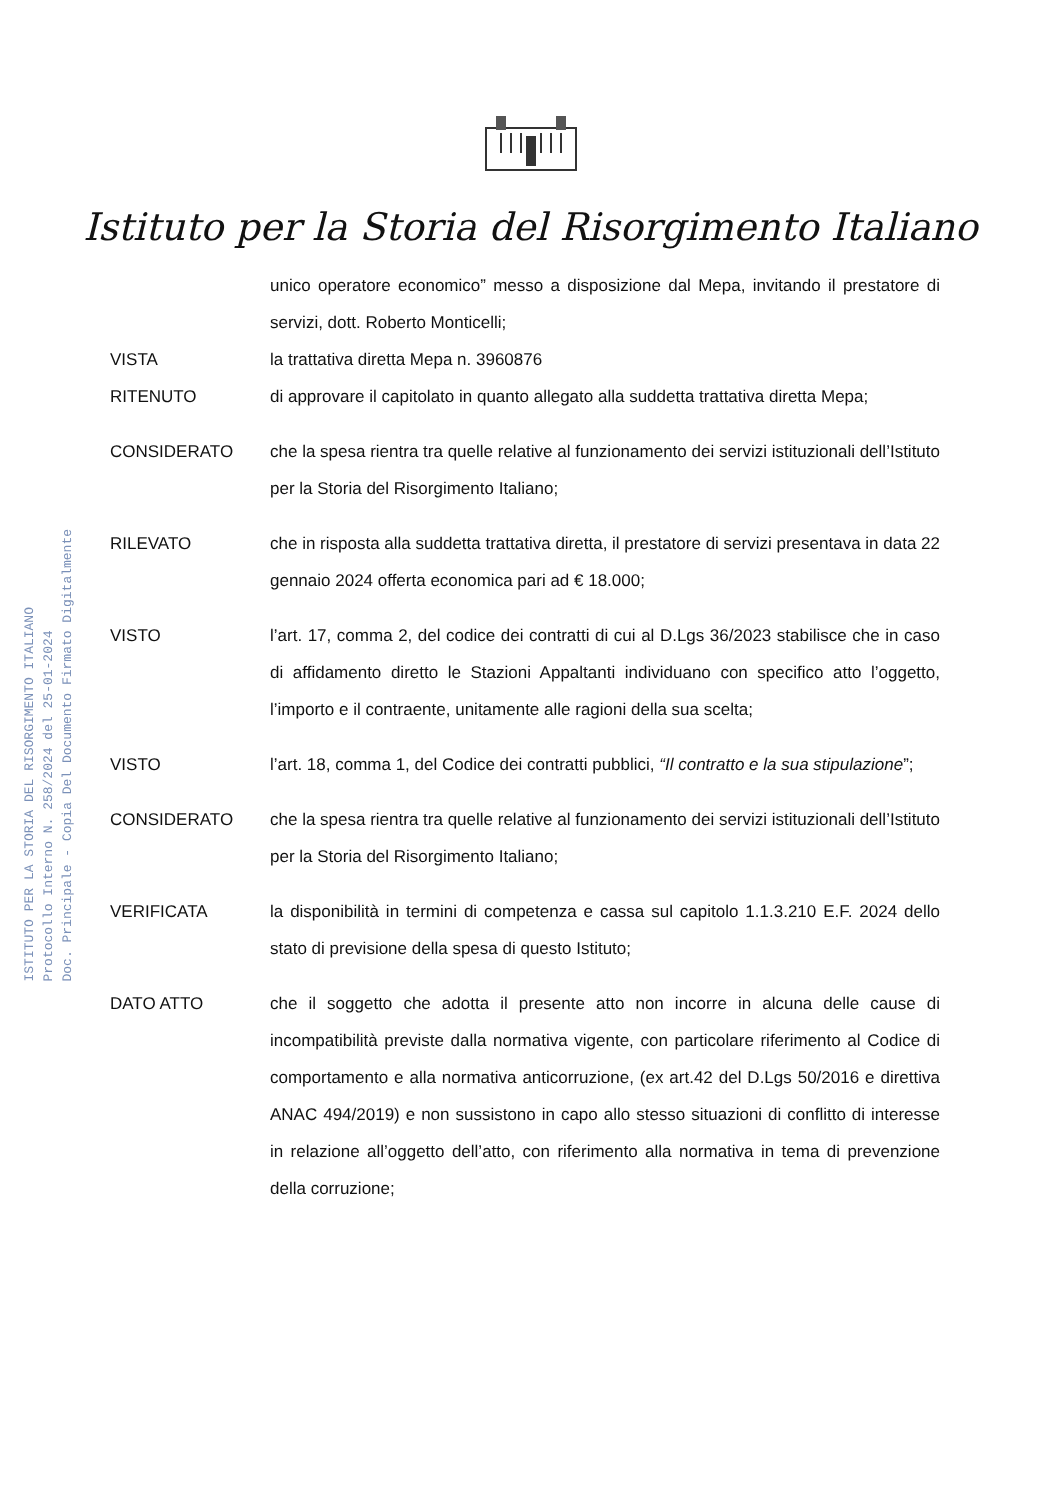ISTITUTO PER LA STORIA DEL RISORGIMENTO ITALIANO
Protocollo Interno N. 258/2024 del 25-01-2024
Doc. Principale - Copia Del Documento Firmato Digitalmente
Istituto per la Storia del Risorgimento Italiano
unico operatore economico” messo a disposizione dal Mepa, invitando il prestatore di servizi, dott. Roberto Monticelli;
VISTA la trattativa diretta Mepa n. 3960876
RITENUTO di approvare il capitolato in quanto allegato alla suddetta trattativa diretta Mepa;
CONSIDERATO che la spesa rientra tra quelle relative al funzionamento dei servizi istituzionali dell’Istituto per la Storia del Risorgimento Italiano;
RILEVATO che in risposta alla suddetta trattativa diretta, il prestatore di servizi presentava in data 22 gennaio 2024 offerta economica pari ad € 18.000;
VISTO l’art. 17, comma 2, del codice dei contratti di cui al D.Lgs 36/2023 stabilisce che in caso di affidamento diretto le Stazioni Appaltanti individuano con specifico atto l’oggetto, l’importo e il contraente, unitamente alle ragioni della sua scelta;
VISTO l’art. 18, comma 1, del Codice dei contratti pubblici, “Il contratto e la sua stipulazione”;
CONSIDERATO che la spesa rientra tra quelle relative al funzionamento dei servizi istituzionali dell’Istituto per la Storia del Risorgimento Italiano;
VERIFICATA la disponibilità in termini di competenza e cassa sul capitolo 1.1.3.210 E.F. 2024 dello stato di previsione della spesa di questo Istituto;
DATO ATTO che il soggetto che adotta il presente atto non incorre in alcuna delle cause di incompatibilità previste dalla normativa vigente, con particolare riferimento al Codice di comportamento e alla normativa anticorruzione, (ex art.42 del D.Lgs 50/2016 e direttiva ANAC 494/2019) e non sussistono in capo allo stesso situazioni di conflitto di interesse in relazione all’oggetto dell’atto, con riferimento alla normativa in tema di prevenzione della corruzione;